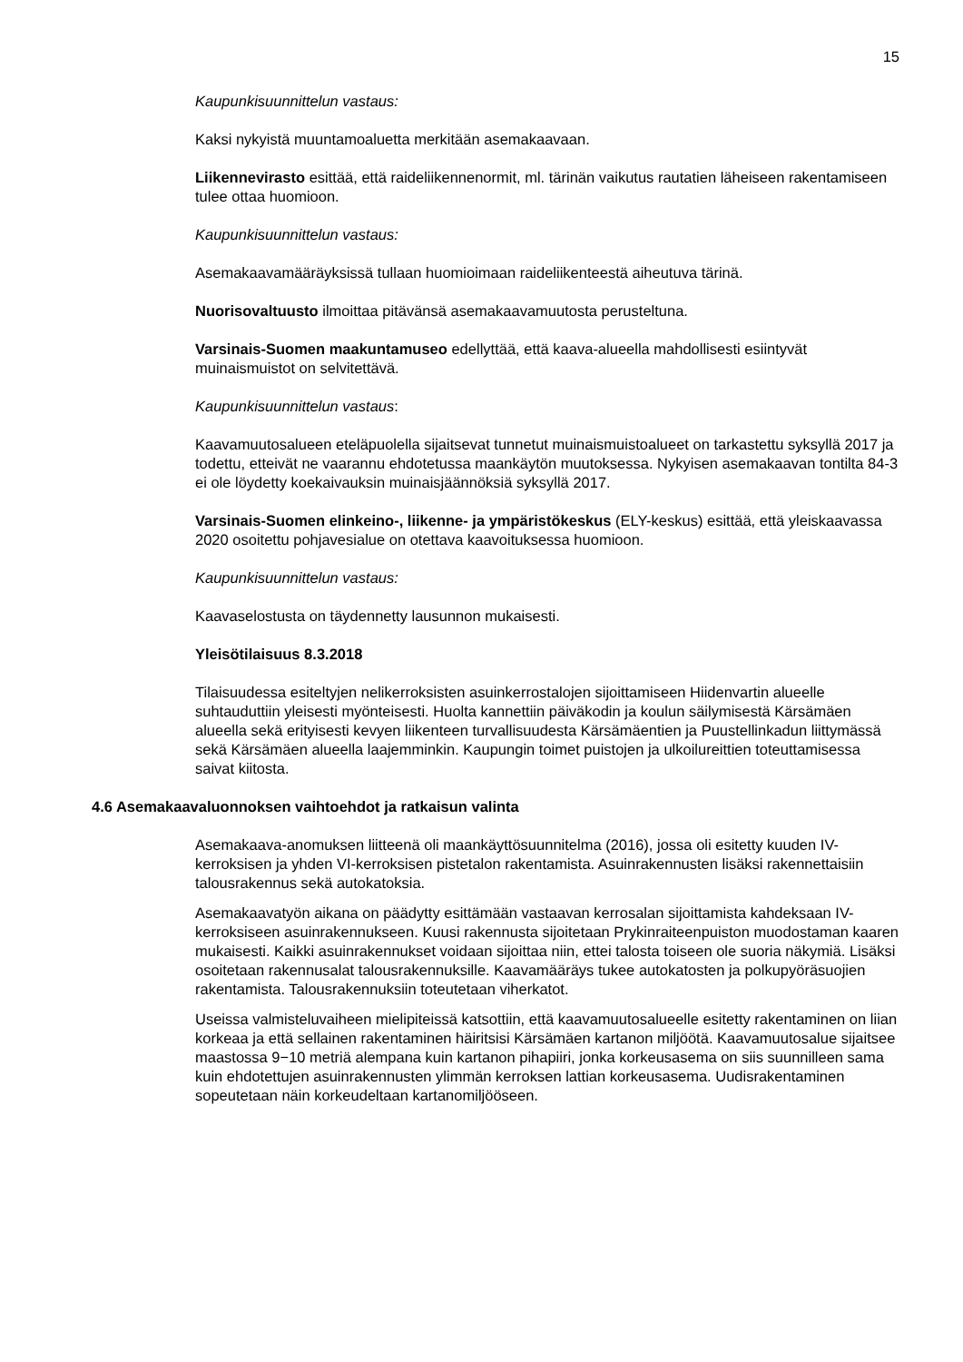15
Kaupunkisuunnittelun vastaus:
Kaksi nykyistä muuntamoaluetta merkitään asemakaavaan.
Liikennevirasto esittää, että raideliikennenormit, ml. tärinän vaikutus rautatien läheiseen rakentamiseen tulee ottaa huomioon.
Kaupunkisuunnittelun vastaus:
Asemakaavamääräyksissä tullaan huomioimaan raideliikenteestä aiheutuva tärinä.
Nuorisovaltuusto ilmoittaa pitävänsä asemakaavamuutosta perusteltuna.
Varsinais-Suomen maakuntamuseo edellyttää, että kaava-alueella mahdollisesti esiintyvät muinaismuistot on selvitettävä.
Kaupunkisuunnittelun vastaus:
Kaavamuutosalueen eteläpuolella sijaitsevat tunnetut muinaismuistoalueet on tarkastettu syksyllä 2017 ja todettu, etteivät ne vaarannu ehdotetussa maankäytön muutoksessa. Nykyisen asemakaavan tontilta 84-3 ei ole löydetty koekaivauksin muinaisjäännöksiä syksyllä 2017.
Varsinais-Suomen elinkeino-, liikenne- ja ympäristökeskus (ELY-keskus) esittää, että yleiskaavassa 2020 osoitettu pohjavesialue on otettava kaavoituksessa huomioon.
Kaupunkisuunnittelun vastaus:
Kaavaselostusta on täydennetty lausunnon mukaisesti.
Yleisötilaisuus 8.3.2018
Tilaisuudessa esiteltyjen nelikerroksisten asuinkerrostalojen sijoittamiseen Hiidenvartin alueelle suhtauduttiin yleisesti myönteisesti. Huolta kannettiin päiväkodin ja koulun säilymisestä Kärsämäen alueella sekä erityisesti kevyen liikenteen turvallisuudesta Kärsämäentien ja Puustellinkadun liittymässä sekä Kärsämäen alueella laajemminkin. Kaupungin toimet puistojen ja ulkoilureittien toteuttamisessa saivat kiitosta.
4.6 Asemakaavaluonnoksen vaihtoehdot ja ratkaisun valinta
Asemakaava-anomuksen liitteenä oli maankäyttösuunnitelma (2016), jossa oli esitetty kuuden IV-kerroksisen ja yhden VI-kerroksisen pistetalon rakentamista. Asuinrakennusten lisäksi rakennettaisiin talousrakennus sekä autokatoksia.
Asemakaavatyön aikana on päädytty esittämään vastaavan kerrosalan sijoittamista kahdeksaan IV-kerroksiseen asuinrakennukseen. Kuusi rakennusta sijoitetaan Prykinraiteenpuiston muodostaman kaaren mukaisesti. Kaikki asuinrakennukset voidaan sijoittaa niin, ettei talosta toiseen ole suoria näkymiä. Lisäksi osoitetaan rakennusalat talousrakennuksille. Kaavamääräys tukee autokatosten ja polkupyöräsuojien rakentamista. Talousrakennuksiin toteutetaan viherkatot.
Useissa valmisteluvaiheen mielipiteissä katsottiin, että kaavamuutosalueelle esitetty rakentaminen on liian korkeaa ja että sellainen rakentaminen häiritsisi Kärsämäen kartanon miljöötä. Kaavamuutosalue sijaitsee maastossa 9−10 metriä alempana kuin kartanon pihapiiri, jonka korkeusasema on siis suunnilleen sama kuin ehdotettujen asuinrakennusten ylimmän kerroksen lattian korkeusasema. Uudisrakentaminen sopeutetaan näin korkeudeltaan kartanomiljööseen.